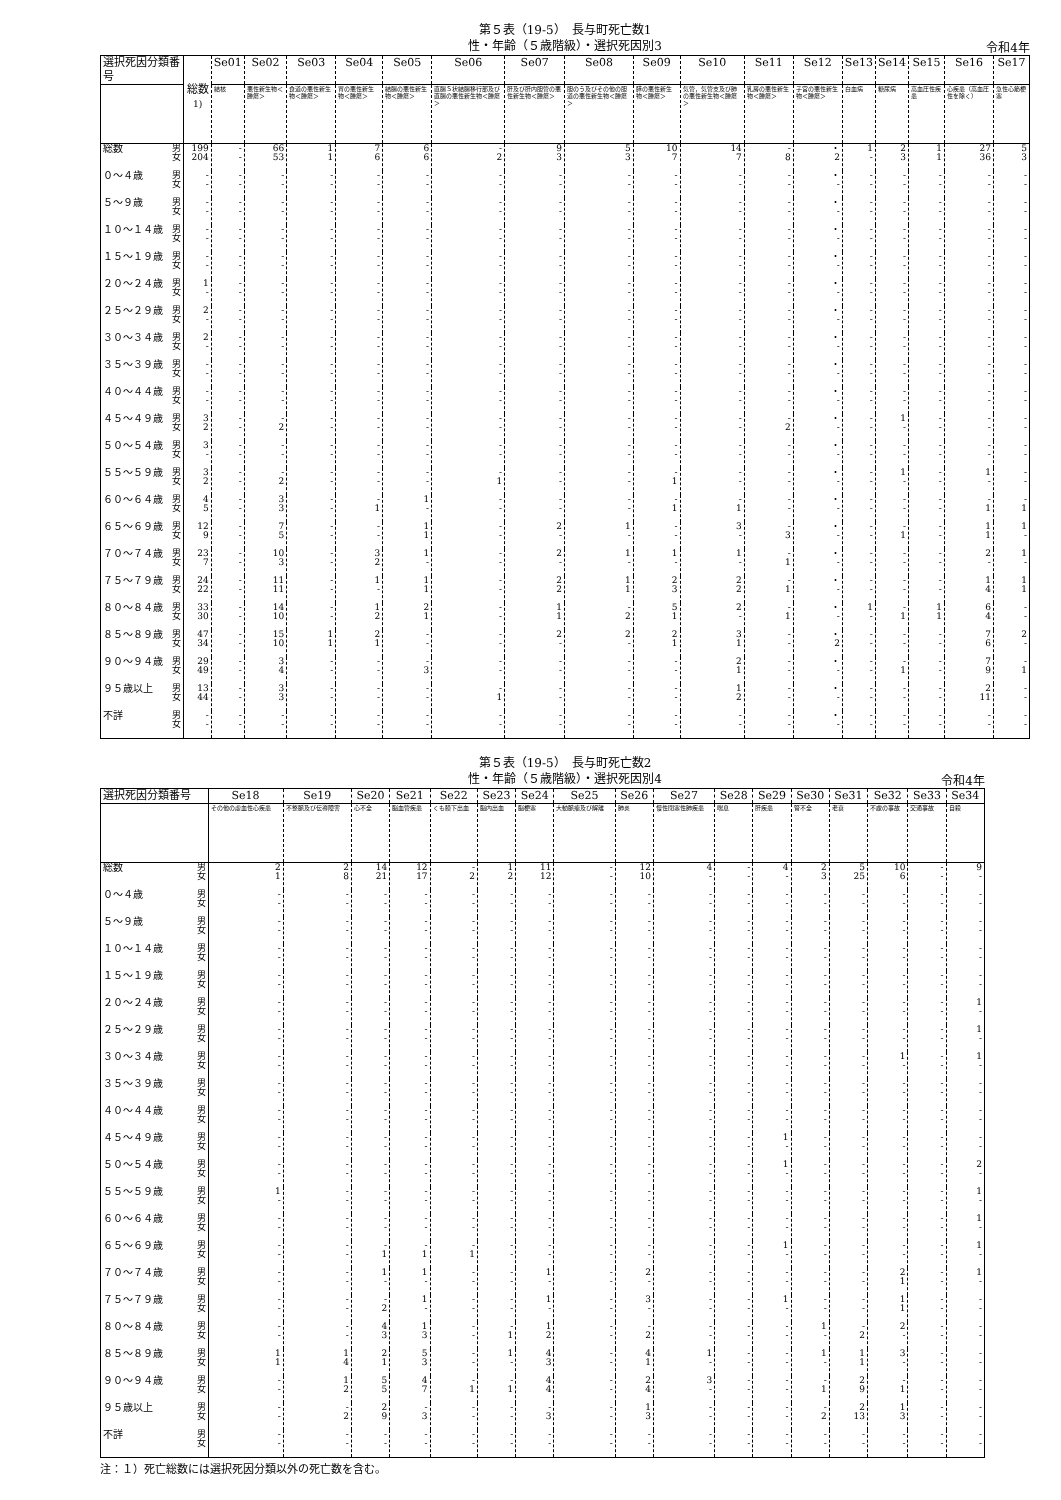第５表（19-5）　長与町死亡数1
性・年齢（５歳階級）・選択死因別3
令和4年
| 選択死因分類番号 | | 総数<sup>1)</sup> | Se01 | Se02 | Se03 | Se04 | Se05 | Se06 | Se07 | Se08 | Se09 | Se10 | Se11 | Se12 | Se13 | Se14 | Se15 | Se16 | Se17 |
| --- | --- | --- | --- | --- | --- | --- | --- | --- | --- | --- | --- | --- | --- | --- | --- | --- | --- | --- | --- |
| | | | 結核 | 悪性新生物＜腫瘍＞ | 食道の悪性新生物＜腫瘍＞ | 胃の悪性新生物＜腫瘍＞ | 結腸の悪性新生物＜腫瘍＞ | 直腸Ｓ状結腸移行部及び直腸の悪性新生物＜腫瘍＞ | 肝及び肝内胆管の悪性新生物＜腫瘍＞ | 胆のう及びその他の胆道の悪性新生物＜腫瘍＞ | 膵の悪性新生物＜腫瘍＞ | 気管，気管支及び肺の悪性新生物＜腫瘍＞ | 乳房の悪性新生物＜腫瘍＞ | 子宮の悪性新生物＜腫瘍＞ | 白血病 | 糖尿病 | 高血圧性疾患 | 心疾患（高血圧性を除く） | 急性心筋梗塞 |
| 総数 | 男 女 | 199 204 | - - | 66 53 | 1 1 | 7 6 | 6 6 | - 2 | 9 3 | 5 3 | 10 7 | 14 7 | - 8 | ・ 2 | 1 - | 2 3 | 1 1 | 27 36 | 5 3 |
| ０～４歳 | 男 女 | - - | - - | - - | - - | - - | - - | - - | - - | - - | - - | - - | - - | ・ - | - - | - - | - - | - - | - - |
| ５～９歳 | 男 女 | - - | - - | - - | - - | - - | - - | - - | - - | - - | - - | - - | - - | ・ - | - - | - - | - - | - - | - - |
| １０～１４歳 | 男 女 | - - | - - | - - | - - | - - | - - | - - | - - | - - | - - | - - | - - | ・ - | - - | - - | - - | - - | - - |
| １５～１９歳 | 男 女 | - - | - - | - - | - - | - - | - - | - - | - - | - - | - - | - - | - - | ・ - | - - | - - | - - | - - | - - |
| ２０～２４歳 | 男 女 | 1 - | - - | - - | - - | - - | - - | - - | - - | - - | - - | - - | - - | ・ - | - - | - - | - - | - - | - - |
| ２５～２９歳 | 男 女 | 2 - | - - | - - | - - | - - | - - | - - | - - | - - | - - | - - | - - | ・ - | - - | - - | - - | - - | - - |
| ３０～３４歳 | 男 女 | 2 - | - - | - - | - - | - - | - - | - - | - - | - - | - - | - - | - - | ・ - | - - | - - | - - | - - | - - |
| ３５～３９歳 | 男 女 | - - | - - | - - | - - | - - | - - | - - | - - | - - | - - | - - | - - | ・ - | - - | - - | - - | - - | - - |
| ４０～４４歳 | 男 女 | - - | - - | - - | - - | - - | - - | - - | - - | - - | - - | - - | - - | ・ - | - - | - - | - - | - - | - - |
| ４５～４９歳 | 男 女 | 3 2 | - - | - 2 | - - | - - | - - | - - | - - | - - | - - | - - | - 2 | ・ - | - - | 1 - | - - | - - | - - |
| ５０～５４歳 | 男 女 | 3 - | - - | - - | - - | - - | - - | - - | - - | - - | - - | - - | - - | ・ - | - - | - - | - - | - - | - - |
| ５５～５９歳 | 男 女 | 3 2 | - - | - 2 | - - | - - | - - | - 1 | - - | - - | - 1 | - - | - - | ・ - | - - | 1 - | - - | 1 - | - - |
| ６０～６４歳 | 男 女 | 4 5 | - - | 3 3 | - - | - 1 | 1 - | - - | - - | - - | - 1 | - 1 | - - | ・ - | - - | - - | - - | - 1 | - 1 |
| ６５～６９歳 | 男 女 | 12 9 | - - | 7 5 | - - | - - | 1 1 | - - | 2 - | 1 - | - - | 3 - | - 3 | ・ - | - - | - 1 | - - | 1 1 | 1 - |
| ７０～７４歳 | 男 女 | 23 7 | - - | 10 3 | - - | 3 2 | 1 - | - - | 2 - | 1 - | 1 - | 1 - | - 1 | ・ - | - - | - - | - - | 2 - | 1 - |
| ７５～７９歳 | 男 女 | 24 22 | - - | 11 11 | - - | 1 - | 1 1 | - - | 2 2 | 1 1 | 2 3 | 2 2 | - 1 | ・ - | - - | - - | - - | 1 4 | 1 1 |
| ８０～８４歳 | 男 女 | 33 30 | - - | 14 10 | - - | 1 2 | 2 1 | - - | 1 1 | - 2 | 5 1 | 2 - | - 1 | ・ - | 1 - | - 1 | 1 1 | 6 4 | - - |
| ８５～８９歳 | 男 女 | 47 34 | - - | 15 10 | 1 1 | 2 1 | - - | - - | 2 - | 2 - | 2 1 | 3 1 | - - | ・ 2 | - - | - - | - - | 7 6 | 2 - |
| ９０～９４歳 | 男 女 | 29 49 | - - | 3 4 | - - | - - | - 3 | - - | - - | - - | - - | 2 1 | - - | ・ - | - - | - 1 | - - | 7 9 | - 1 |
| ９５歳以上 | 男 女 | 13 44 | - - | 3 3 | - - | - - | - - | - 1 | - - | - - | - - | 1 2 | - - | ・ - | - - | - - | - - | 2 11 | - - |
| 不詳 | 男 女 | - - | - - | - - | - - | - - | - - | - - | - - | - - | - - | - - | - - | ・ - | - - | - - | - - | - - | - - |
第５表（19-5）　長与町死亡数2
性・年齢（５歳階級）・選択死因別4
令和4年
| 選択死因分類番号 | | Se18 | Se19 | Se20 | Se21 | Se22 | Se23 | Se24 | Se25 | Se26 | Se27 | Se28 | Se29 | Se30 | Se31 | Se32 | Se33 | Se34 |
| --- | --- | --- | --- | --- | --- | --- | --- | --- | --- | --- | --- | --- | --- | --- | --- | --- | --- | --- |
| | | その他の虚血性心疾患 | 不整脈及び伝導障害 | 心不全 | 脳血管疾患 | くも膜下出血 | 脳内出血 | 脳梗塞 | 大動脈瘤及び解離 | 肺炎 | 慢性閉塞性肺疾患 | 喘息 | 肝疾患 | 腎不全 | 老衰 | 不慮の事故 | 交通事故 | 自殺 |
| 総数 | 男 女 | 2 1 | 2 8 | 14 21 | 12 17 | - 2 | 1 2 | 11 12 | - - | 12 10 | 4 - | - - | 4 - | 2 3 | 5 25 | 10 6 | - - | 9 - |
| ０～４歳 | 男 女 | - - | - - | - - | - - | - - | - - | - - | - - | - - | - - | - - | - - | - - | - - | - - | - - | - - |
| ５～９歳 | 男 女 | - - | - - | - - | - - | - - | - - | - - | - - | - - | - - | - - | - - | - - | - - | - - | - - | - - |
| １０～１４歳 | 男 女 | - - | - - | - - | - - | - - | - - | - - | - - | - - | - - | - - | - - | - - | - - | - - | - - | - - |
| １５～１９歳 | 男 女 | - - | - - | - - | - - | - - | - - | - - | - - | - - | - - | - - | - - | - - | - - | - - | - - | - - |
| ２０～２４歳 | 男 女 | - - | - - | - - | - - | - - | - - | - - | - - | - - | - - | - - | - - | - - | - - | - - | - - | 1 - |
| ２５～２９歳 | 男 女 | - - | - - | - - | - - | - - | - - | - - | - - | - - | - - | - - | - - | - - | - - | - - | - - | 1 - |
| ３０～３４歳 | 男 女 | - - | - - | - - | - - | - - | - - | - - | - - | - - | - - | - - | - - | - - | - - | 1 - | - - | 1 - |
| ３５～３９歳 | 男 女 | - - | - - | - - | - - | - - | - - | - - | - - | - - | - - | - - | - - | - - | - - | - - | - - | - - |
| ４０～４４歳 | 男 女 | - - | - - | - - | - - | - - | - - | - - | - - | - - | - - | - - | - - | - - | - - | - - | - - | - - |
| ４５～４９歳 | 男 女 | - - | - - | - - | - - | - - | - - | - - | - - | - - | - - | - - | 1 - | - - | - - | - - | - - | - - |
| ５０～５４歳 | 男 女 | - - | - - | - - | - - | - - | - - | - - | - - | - - | - - | - - | 1 - | - - | - - | - - | - - | 2 - |
| ５５～５９歳 | 男 女 | 1 - | - - | - - | - - | - - | - - | - - | - - | - - | - - | - - | - - | - - | - - | - - | - - | 1 - |
| ６０～６４歳 | 男 女 | - - | - - | - - | - - | - - | - - | - - | - - | - - | - - | - - | - - | - - | - - | - - | - - | 1 - |
| ６５～６９歳 | 男 女 | - - | - - | - 1 | - 1 | - 1 | - - | - - | - - | - - | - - | - - | 1 - | - - | - - | - - | - - | 1 - |
| ７０～７４歳 | 男 女 | - - | - - | 1 - | 1 - | - - | - - | 1 - | - - | 2 - | - - | - - | - - | - - | - - | 2 1 | - - | 1 - |
| ７５～７９歳 | 男 女 | - - | - - | - 2 | 1 - | - - | - - | 1 - | - - | 3 - | - - | - - | 1 - | - - | - - | 1 1 | - - | - - |
| ８０～８４歳 | 男 女 | - - | - - | 4 3 | 1 3 | - - | - 1 | 1 2 | - - | - 2 | - - | - - | - - | 1 - | - 2 | 2 - | - - | - - |
| ８５～８９歳 | 男 女 | 1 1 | 1 4 | 2 1 | 5 3 | - - | 1 - | 4 3 | - - | 4 1 | 1 - | - - | - - | 1 - | 1 1 | 3 - | - - | - - |
| ９０～９４歳 | 男 女 | - - | 1 2 | 5 5 | 4 7 | - 1 | - 1 | 4 4 | - - | 2 4 | 3 - | - - | - - | - 1 | 2 9 | - 1 | - - | - - |
| ９５歳以上 | 男 女 | - - | - 2 | 2 9 | - 3 | - - | - - | - 3 | - - | 1 3 | - - | - - | - - | - 2 | 2 13 | 1 3 | - - | - - |
| 不詳 | 男 女 | - - | - - | - - | - - | - - | - - | - - | - - | - - | - - | - - | - - | - - | - - | - - | - - | - - |
注：１）死亡総数には選択死因分類以外の死亡数を含む。